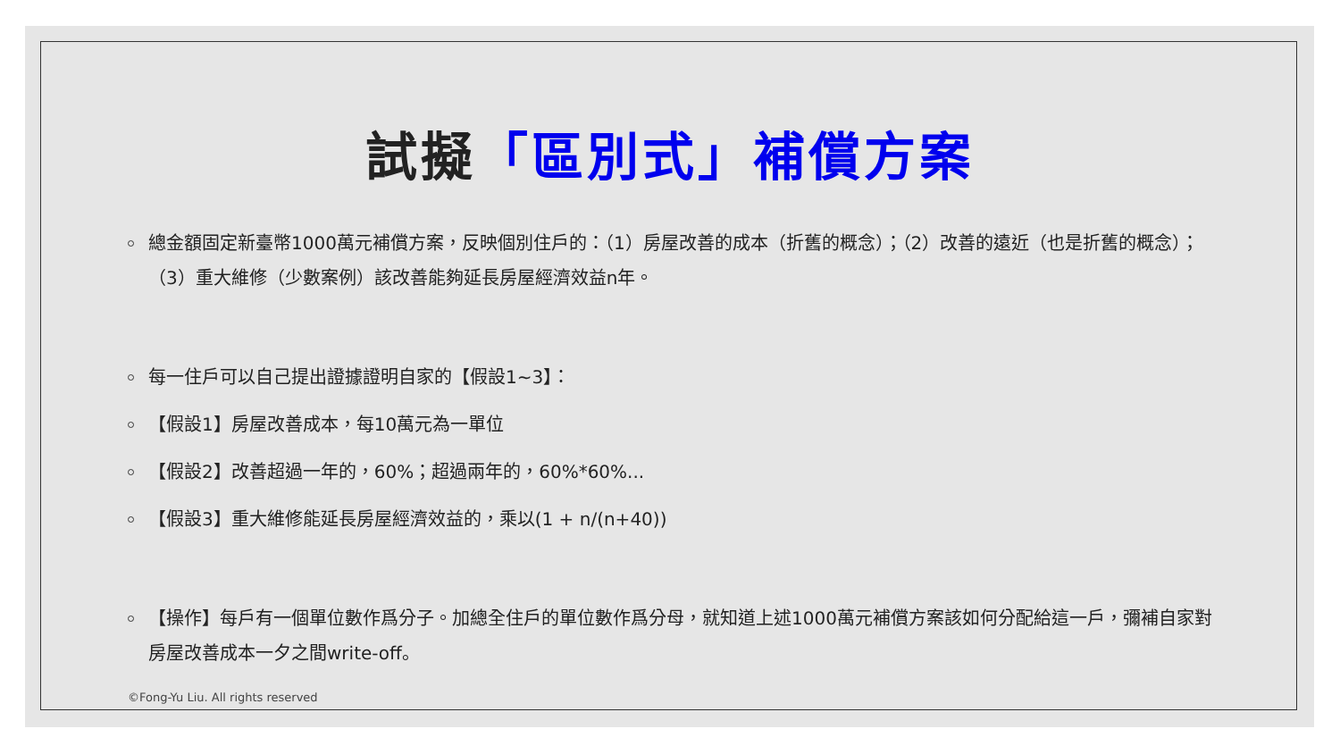試擬「區別式」補償方案
總金額固定新臺幣1000萬元補償方案，反映個別住戶的：（1）房屋改善的成本（折舊的概念）；（2）改善的遠近（也是折舊的概念）；（3）重大維修（少數案例）該改善能夠延長房屋經濟效益n年。
每一住戶可以自己提出證據證明自家的【假設1~3】：
【假設1】房屋改善成本，每10萬元為一單位
【假設2】改善超過一年的，60%；超過兩年的，60%*60%...
【假設3】重大維修能延長房屋經濟效益的，乘以(1 + n/(n+40))
【操作】每戶有一個單位數作爲分子。加總全住戶的單位數作爲分母，就知道上述1000萬元補償方案該如何分配給這一戶，彌補自家對房屋改善成本一夕之間write-off。
©Fong-Yu Liu. All rights reserved